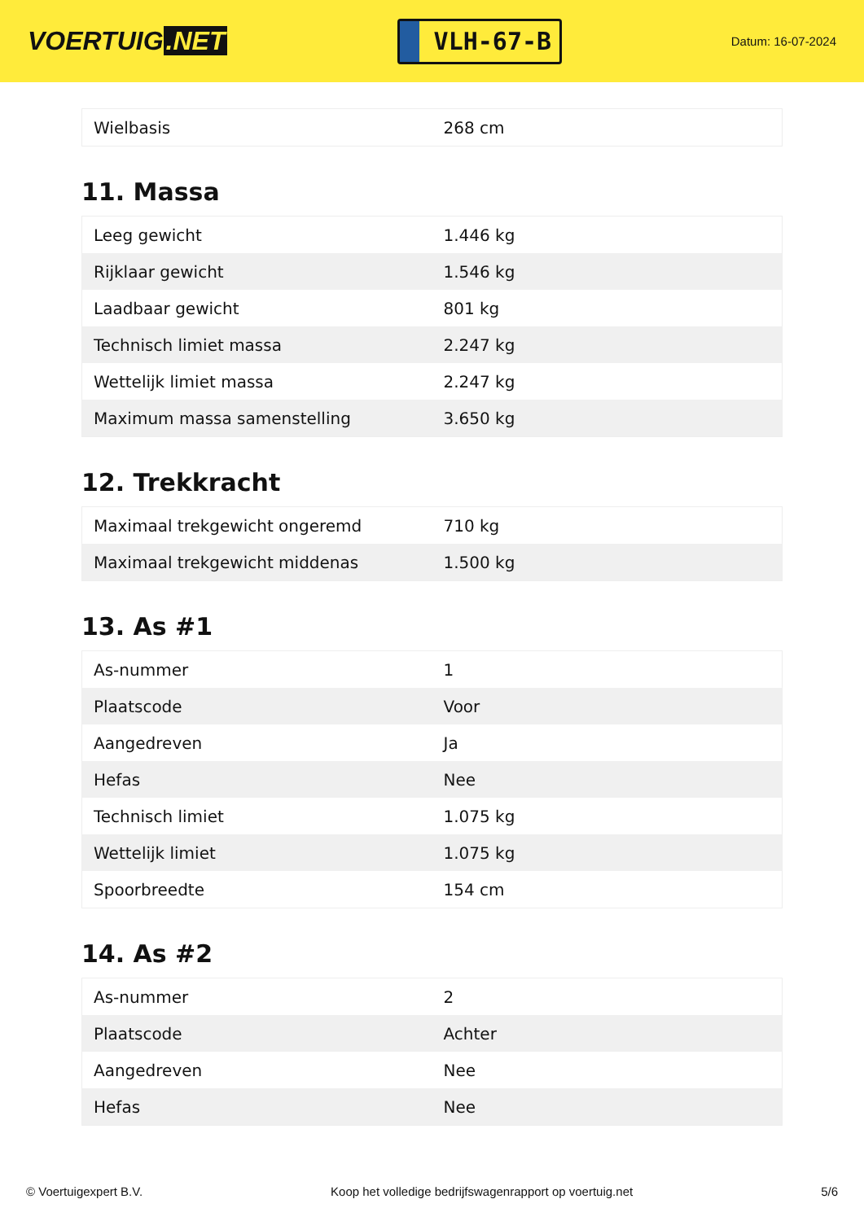VOERTUIG.NET
VLH-67-B
Datum: 16-07-2024
| Wielbasis | 268 cm |
11. Massa
| Leeg gewicht | 1.446 kg |
| Rijklaar gewicht | 1.546 kg |
| Laadbaar gewicht | 801 kg |
| Technisch limiet massa | 2.247 kg |
| Wettelijk limiet massa | 2.247 kg |
| Maximum massa samenstelling | 3.650 kg |
12. Trekkracht
| Maximaal trekgewicht ongeremd | 710 kg |
| Maximaal trekgewicht middenas | 1.500 kg |
13. As #1
| As-nummer | 1 |
| Plaatscode | Voor |
| Aangedreven | Ja |
| Hefas | Nee |
| Technisch limiet | 1.075 kg |
| Wettelijk limiet | 1.075 kg |
| Spoorbreedte | 154 cm |
14. As #2
| As-nummer | 2 |
| Plaatscode | Achter |
| Aangedreven | Nee |
| Hefas | Nee |
© Voertuigexpert B.V. Koop het volledige bedrijfswagenrapport op voertuig.net 5/6